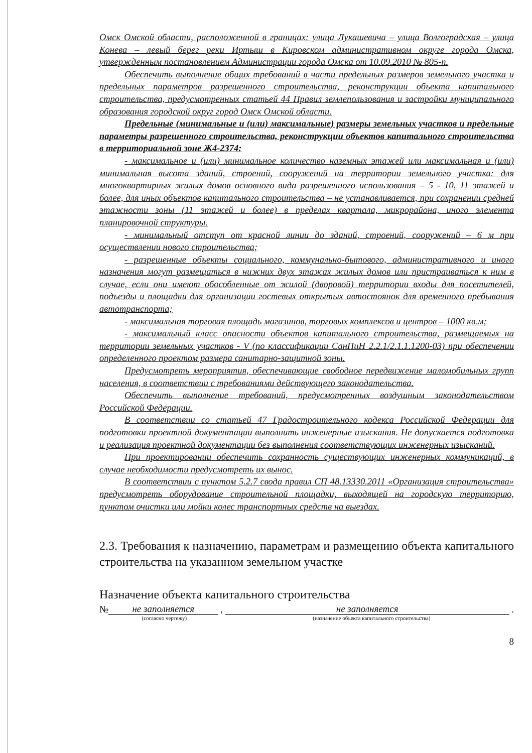Омск Омской области, расположенной в границах: улица Лукашевича – улица Волгоградская – улица Конева – левый берег реки Иртыш в Кировском административном округе города Омска, утвержденным постановлением Администрации города Омска от 10.09.2010 № 805-п.
Обеспечить выполнение общих требований в части предельных размеров земельного участка и предельных параметров разрешенного строительства, реконструкции объекта капитального строительства, предусмотренных статьей 44 Правил землепользования и застройки муниципального образования городской округ город Омск Омской области.
Предельные (минимальные и (или) максимальные) размеры земельных участков и предельные параметры разрешенного строительства, реконструкции объектов капитального строительства в территориальной зоне Ж4-2374:
- максимальное и (или) минимальное количество наземных этажей или максимальная и (или) минимальная высота зданий, строений, сооружений на территории земельного участка: для многоквартирных жилых домов основного вида разрешенного использования – 5 - 10, 11 этажей и более, для иных объектов капитального строительства – не устанавливается, при сохранении средней этажности зоны (11 этажей и более) в пределах квартала, микрорайона, иного элемента планировочной структуры.
- минимальный отступ от красной линии до зданий, строений, сооружений – 6 м при осуществлении нового строительства;
- разрешенные объекты социального, коммунально-бытового, административного и иного назначения могут размещаться в нижних двух этажах жилых домов или пристраиваться к ним в случае, если они имеют обособленные от жилой (дворовой) территории входы для посетителей, подъезды и площадки для организации гостевых открытых автостоянок для временного пребывания автотранспорта;
- максимальная торговая площадь магазинов, торговых комплексов и центров – 1000 кв.м;
- максимальный класс опасности объектов капитального строительства, размещаемых на территории земельных участков - V (по классификации СанПиН 2.2.1/2.1.1.1200-03) при обеспечении определенного проектом размера санитарно-защитной зоны.
Предусмотреть мероприятия, обеспечивающие свободное передвижение маломобильных групп населения, в соответствии с требованиями действующего законодательства.
Обеспечить выполнение требований, предусмотренных воздушным законодательством Российской Федерации.
В соответствии со статьей 47 Градостроительного кодекса Российской Федерации для подготовки проектной документации выполнить инженерные изыскания. Не допускается подготовка и реализация проектной документации без выполнения соответствующих инженерных изысканий.
При проектировании обеспечить сохранность существующих инженерных коммуникаций, в случае необходимости предусмотреть их вынос.
В соответствии с пунктом 5.2.7 свода правил СП 48.13330.2011 «Организация строительства» предусмотреть оборудование строительной площадки, выходящей на городскую территорию, пунктом очистки или мойки колес транспортных средств на выездах.
2.3. Требования к назначению, параметрам и размещению объекта капитального строительства на указанном земельном участке
Назначение объекта капитального строительства
№ не заполняется , не заполняется .
(согласно чертежу) (назначение объекта капитального строительства)
8